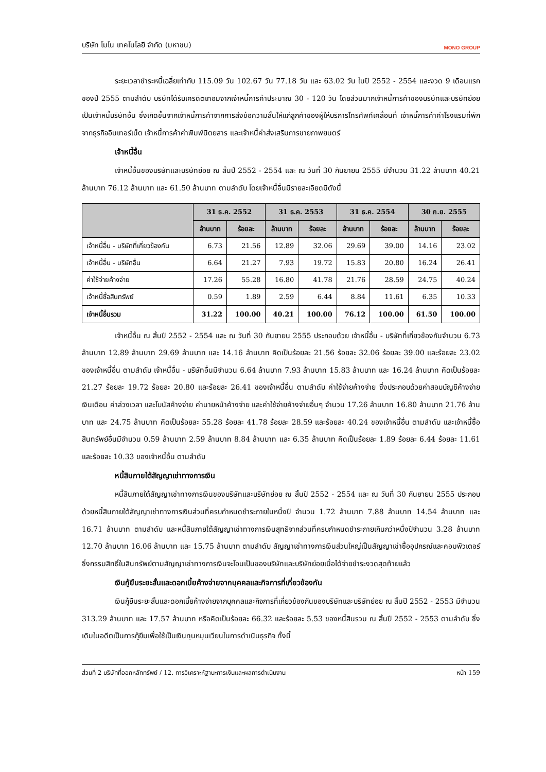บริษัท โมโน เทคโนโลยี จำกัด (มหาชน) MONO GROUP
ระยะเวลาชำระหนี้เฉลี่ยเท่ากับ 115.09 วัน 102.67 วัน 77.18 วัน และ 63.02 วัน ในปี 2552 - 2554 และงวด 9 เดือนแรกของปี 2555 ตามลำดับ บริษัทได้รับเครดิตเทอมจากเจ้าหนี้การค้าประมาณ 30 - 120 วัน โดยส่วนมากเจ้าหนี้การค้าของบริษัทและบริษัทย่อยเป็นเจ้าหนี้บริษัทอื่น ซึ่งเกิดขึ้นจากเจ้าหนี้การค้าจากการส่งข้อความสั้นให้แก่ลูกค้าของผู้ให้บริการโทรศัพท์เคลื่อนที่ เจ้าหนี้การค้าค่าโรงแรมที่พักจากธุรกิจอินเทอร์เน็ต เจ้าหนี้การค้าค่าพิมพ์นิตยสาร และเจ้าหนี้ค่าส่งเสริมการขายภาพยนตร์
เจ้าหนี้อื่น
เจ้าหนี้อื่นของบริษัทและบริษัทย่อย ณ สิ้นปี 2552 - 2554 และ ณ วันที่ 30 กันยายน 2555 มีจำนวน 31.22 ล้านบาท 40.21 ล้านบาท 76.12 ล้านบาท และ 61.50 ล้านบาท ตามลำดับ โดยเจ้าหนี้อื่นมีรายละเอียดมีดังนี้
| | 31 ธ.ค. 2552 | | 31 ธ.ค. 2553 | | 31 ธ.ค. 2554 | | 30 ก.ย. 2555 | |
| --- | --- | --- | --- | --- | --- | --- | --- | --- |
| | ล้านบาท | ร้อยละ | ล้านบาท | ร้อยละ | ล้านบาท | ร้อยละ | ล้านบาท | ร้อยละ |
| เจ้าหนี้อื่น - บริษัทที่เกี่ยวข้องกัน | 6.73 | 21.56 | 12.89 | 32.06 | 29.69 | 39.00 | 14.16 | 23.02 |
| เจ้าหนี้อื่น - บริษัทอื่น | 6.64 | 21.27 | 7.93 | 19.72 | 15.83 | 20.80 | 16.24 | 26.41 |
| ค่าใช้จ่ายค้างจ่าย | 17.26 | 55.28 | 16.80 | 41.78 | 21.76 | 28.59 | 24.75 | 40.24 |
| เจ้าหนี้ซื้อสินทรัพย์ | 0.59 | 1.89 | 2.59 | 6.44 | 8.84 | 11.61 | 6.35 | 10.33 |
| เจ้าหนี้อื่นรวม | 31.22 | 100.00 | 40.21 | 100.00 | 76.12 | 100.00 | 61.50 | 100.00 |
เจ้าหนี้อื่น ณ สิ้นปี 2552 - 2554 และ ณ วันที่ 30 กันยายน 2555 ประกอบด้วย เจ้าหนี้อื่น - บริษัทที่เกี่ยวข้องกันจำนวน 6.73 ล้านบาท 12.89 ล้านบาท 29.69 ล้านบาท และ 14.16 ล้านบาท คิดเป็นร้อยละ 21.56 ร้อยละ 32.06 ร้อยละ 39.00 และร้อยละ 23.02 ของเจ้าหนี้อื่น ตามลำดับ เจ้าหนี้อื่น - บริษัทอื่นมีจำนวน 6.64 ล้านบาท 7.93 ล้านบาท 15.83 ล้านบาท และ 16.24 ล้านบาท คิดเป็นร้อยละ 21.27 ร้อยละ 19.72 ร้อยละ 20.80 และร้อยละ 26.41 ของเจ้าหนี้อื่น ตามลำดับ ค่าใช้จ่ายค้างจ่าย ซึ่งประกอบด้วยค่าสอบบัญชีค้างจ่าย เงินเดือน ค่าล่วงเวลา และโบนัสค้างจ่าย ค่านายหน้าค้างจ่าย และค่าใช้จ่ายค้างจ่ายอื่นๆ จำนวน 17.26 ล้านบาท 16.80 ล้านบาท 21.76 ล้านบาท และ 24.75 ล้านบาท คิดเป็นร้อยละ 55.28 ร้อยละ 41.78 ร้อยละ 28.59 และร้อยละ 40.24 ของเจ้าหนี้อื่น ตามลำดับ และเจ้าหนี้ซื้อสินทรัพย์อื่นมีจำนวน 0.59 ล้านบาท 2.59 ล้านบาท 8.84 ล้านบาท และ 6.35 ล้านบาท คิดเป็นร้อยละ 1.89 ร้อยละ 6.44 ร้อยละ 11.61 และร้อยละ 10.33 ของเจ้าหนี้อื่น ตามลำดับ
หนี้สินภายใต้สัญญาเช่าทางการเงิน
หนี้สินภายใต้สัญญาเช่าทางการเงินของบริษัทและบริษัทย่อย ณ สิ้นปี 2552 - 2554 และ ณ วันที่ 30 กันยายน 2555 ประกอบด้วยหนี้สินภายใต้สัญญาเช่าทางการเงินส่วนที่ครบกำหนดชำระภายในหนึ่งปี จำนวน 1.72 ล้านบาท 7.88 ล้านบาท 14.54 ล้านบาท และ 16.71 ล้านบาท ตามลำดับ และหนี้สินภายใต้สัญญาเช่าทางการเงินสุทธิจากส่วนที่ครบกำหนดชำระภายเกินกว่าหนึ่งปีจำนวน 3.28 ล้านบาท 12.70 ล้านบาท 16.06 ล้านบาท และ 15.75 ล้านบาท ตามลำดับ สัญญาเช่าทางการเงินส่วนใหญ่เป็นสัญญาเช่าซื้ออุปกรณ์และคอมพิวเตอร์ ซึ่งกรรมสิทธิ์ในสินทรัพย์ตามสัญญาเช่าทางการเงินจะโอนเป็นของบริษัทและบริษัทย่อยเมื่อได้จ่ายชำระงวดสุดท้ายแล้ว
เงินกู้ยืมระยะสั้นและดอกเบี้ยค้างจ่ายจากบุคคลและกิจการที่เกี่ยวข้องกัน
เงินกู้ยืมระยะสั้นและดอกเบี้ยค้างจ่ายจากบุคคลและกิจการที่เกี่ยวข้องกันของบริษัทและบริษัทย่อย ณ สิ้นปี 2552 - 2553 มีจำนวน 313.29 ล้านบาท และ 17.57 ล้านบาท หรือคิดเป็นร้อยละ 66.32 และร้อยละ 5.53 ของหนี้สินรวม ณ สิ้นปี 2552 - 2553 ตามลำดับ ซึ่งเดิมในอดีตเป็นการกู้ยืมเพื่อใช้เป็นเงินทุนหมุนเวียนในการดำเนินธุรกิจ ทั้งนี้
ส่วนที่ 2 บริษัทที่ออกหลักทรัพย์ / 12. การวิเคราะห์ฐานะการเงินและผลการดำเนินงาน หน้า 159